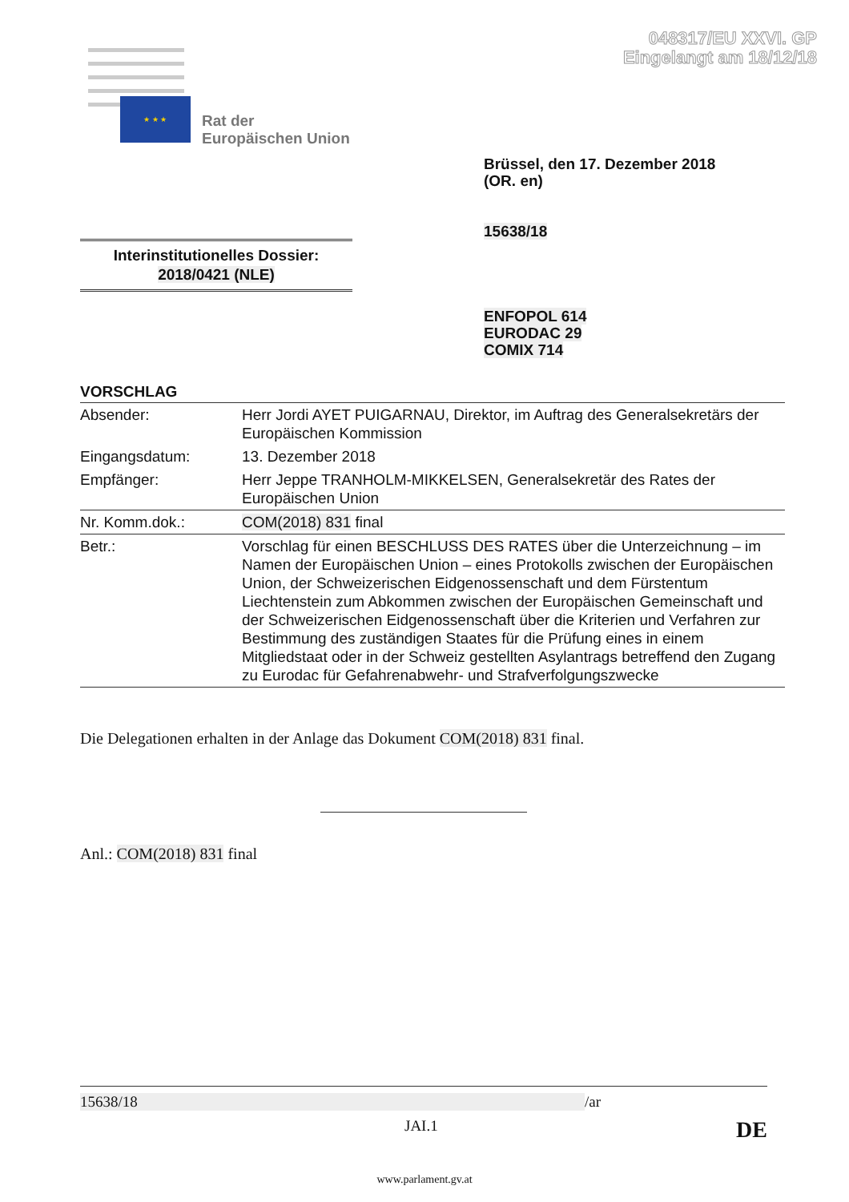048317/EU XXVI. GP
Eingelangt am 18/12/18
★ ★ ★
Rat der
Europäischen Union
Brüssel, den 17. Dezember 2018
(OR. en)
15638/18
Interinstitutionelles Dossier:
2018/0421 (NLE)
ENFOPOL 614
EURODAC 29
COMIX 714
VORSCHLAG
| Absender: | Herr Jordi AYET PUIGARNAU, Direktor, im Auftrag des Generalsekretärs der Europäischen Kommission |
| Eingangsdatum: | 13. Dezember 2018 |
| Empfänger: | Herr Jeppe TRANHOLM-MIKKELSEN, Generalsekretär des Rates der Europäischen Union |
| Nr. Komm.dok.: | COM(2018) 831 final |
| Betr.: | Vorschlag für einen BESCHLUSS DES RATES über die Unterzeichnung – im Namen der Europäischen Union – eines Protokolls zwischen der Europäischen Union, der Schweizerischen Eidgenossenschaft und dem Fürstentum Liechtenstein zum Abkommen zwischen der Europäischen Gemeinschaft und der Schweizerischen Eidgenossenschaft über die Kriterien und Verfahren zur Bestimmung des zuständigen Staates für die Prüfung eines in einem Mitgliedstaat oder in der Schweiz gestellten Asylantrags betreffend den Zugang zu Eurodac für Gefahrenabwehr- und Strafverfolgungszwecke |
Die Delegationen erhalten in der Anlage das Dokument COM(2018) 831 final.
Anl.: COM(2018) 831 final
15638/18 /ar
JAI.1 DE
www.parlament.gv.at